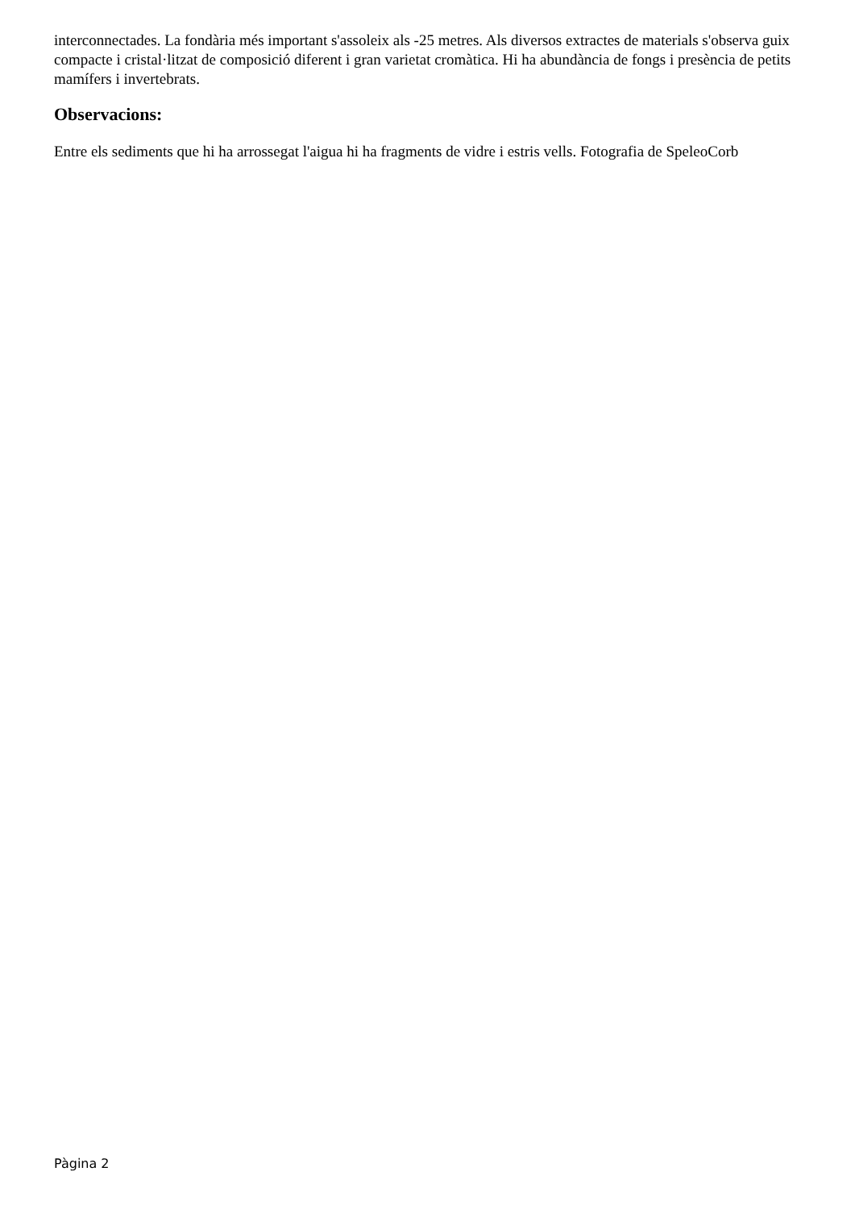interconnectades. La fondària més important s'assoleix als -25 metres. Als diversos extractes de materials s'observa guix compacte i cristal·litzat de composició diferent i gran varietat cromàtica. Hi ha abundància de fongs i presència de petits mamífers i invertebrats.
Observacions:
Entre els sediments que hi ha arrossegat l'aigua hi ha fragments de vidre i estris vells. Fotografia de SpeleoCorb
Pàgina 2